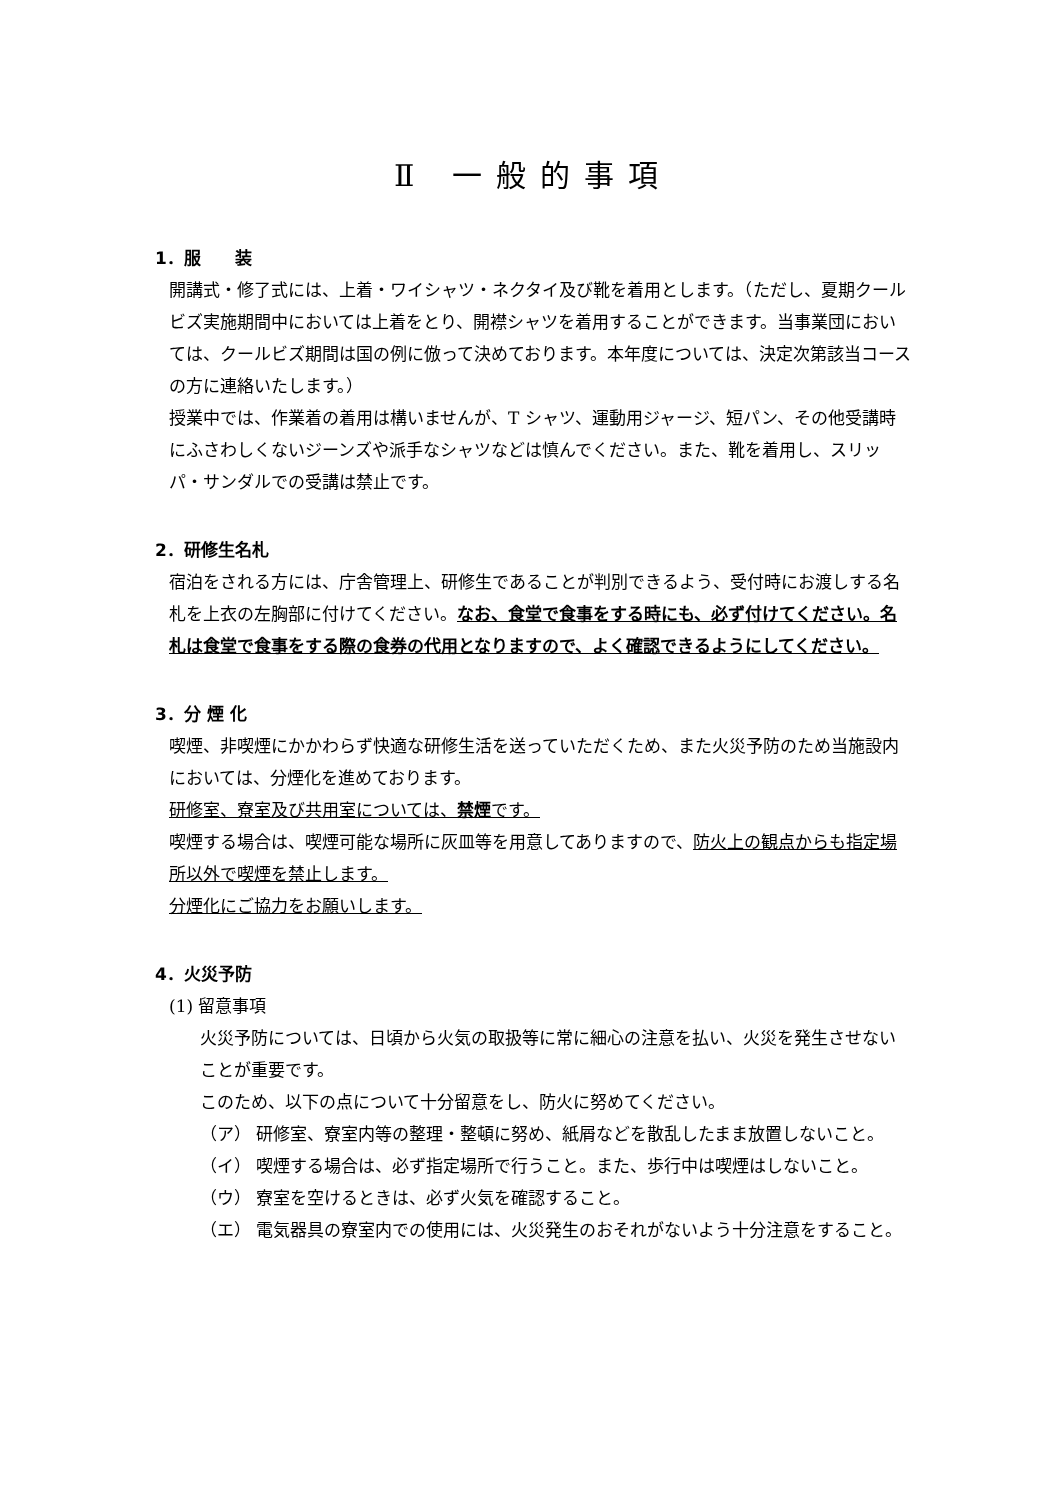Ⅱ 一般的事項
1．服　　装
開講式・修了式には、上着・ワイシャツ・ネクタイ及び靴を着用とします。（ただし、夏期クールビズ実施期間中においては上着をとり、開襟シャツを着用することができます。当事業団においては、クールビズ期間は国の例に倣って決めております。本年度については、決定次第該当コースの方に連絡いたします。）
授業中では、作業着の着用は構いませんが、T シャツ、運動用ジャージ、短パン、その他受講時にふさわしくないジーンズや派手なシャツなどは慎んでください。また、靴を着用し、スリッパ・サンダルでの受講は禁止です。
2．研修生名札
宿泊をされる方には、庁舎管理上、研修生であることが判別できるよう、受付時にお渡しする名札を上衣の左胸部に付けてください。なお、食堂で食事をする時にも、必ず付けてください。名札は食堂で食事をする際の食券の代用となりますので、よく確認できるようにしてください。
3．分 煙 化
喫煙、非喫煙にかかわらず快適な研修生活を送っていただくため、また火災予防のため当施設内においては、分煙化を進めております。
研修室、寮室及び共用室については、禁煙です。
喫煙する場合は、喫煙可能な場所に灰皿等を用意してありますので、防火上の観点からも指定場所以外で喫煙を禁止します。
分煙化にご協力をお願いします。
4．火災予防
(1) 留意事項
火災予防については、日頃から火気の取扱等に常に細心の注意を払い、火災を発生させないことが重要です。
このため、以下の点について十分留意をし、防火に努めてください。
（ア） 研修室、寮室内等の整理・整頓に努め、紙屑などを散乱したまま放置しないこと。
（イ） 喫煙する場合は、必ず指定場所で行うこと。また、歩行中は喫煙はしないこと。
（ウ） 寮室を空けるときは、必ず火気を確認すること。
（エ） 電気器具の寮室内での使用には、火災発生のおそれがないよう十分注意をすること。